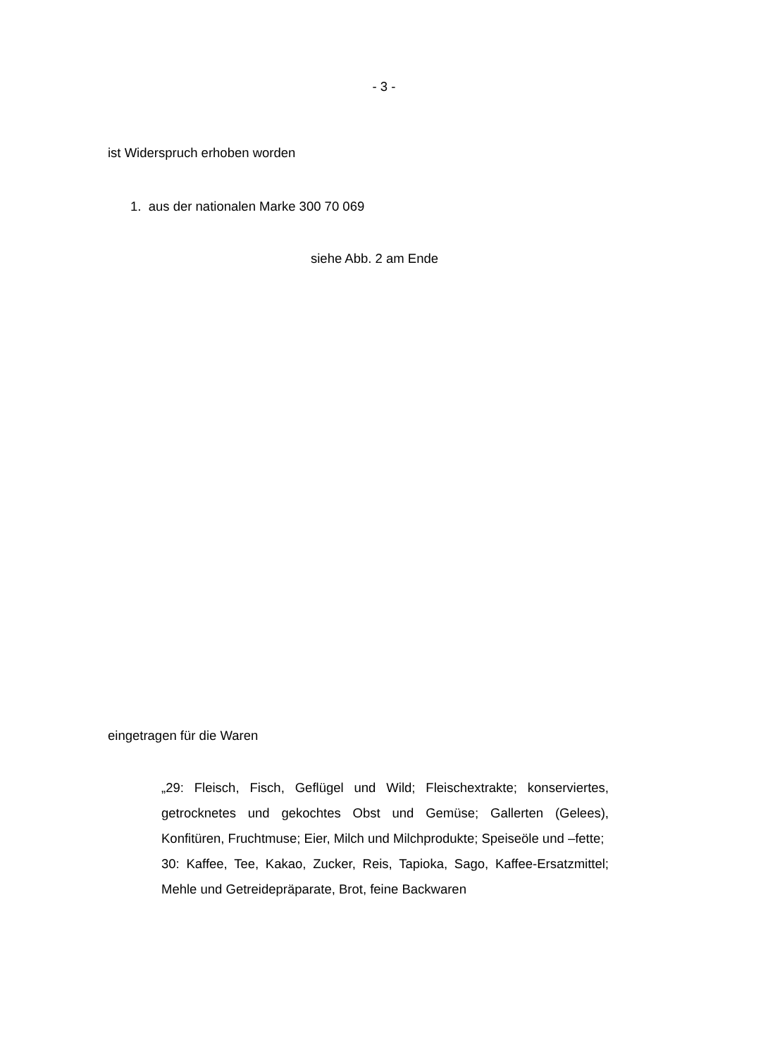- 3 -
ist Widerspruch erhoben worden
1. aus der nationalen Marke 300 70 069
siehe Abb. 2 am Ende
eingetragen für die Waren
„29: Fleisch, Fisch, Geflügel und Wild; Fleischextrakte; konser­viertes, getrocknetes und gekochtes Obst und Gemüse; Gallerten (Gelees), Konfitüren, Fruchtmuse; Eier, Milch und Milchprodukte; Speiseöle und –fette;
30: Kaffee, Tee, Kakao, Zucker, Reis, Tapioka, Sago, Kaffee-Er­satzmittel; Mehle und Getreidepräparate, Brot, feine Backwaren